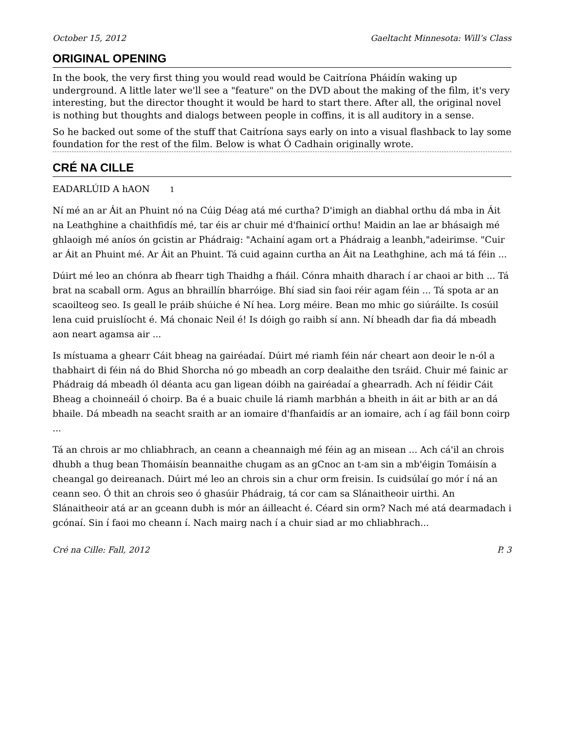October 15, 2012 Gaeltacht Minnesota: Will’s Class
ORIGINAL OPENING
In the book, the very first thing you would read would be Caitríona Pháidín waking up underground. A little later we'll see a "feature" on the DVD about the making of the film, it's very interesting, but the director thought it would be hard to start there. After all, the original novel is nothing but thoughts and dialogs between people in coffins, it is all auditory in a sense.
So he backed out some of the stuff that Caitríona says early on into a visual flashback to lay some foundation for the rest of the film. Below is what Ó Cadhain originally wrote.
CRÉ NA CILLE
EADARLÚID A hAON 1
Ní mé an ar Áit an Phuint nó na Cúig Déag atá mé curtha? D'imigh an diabhal orthu dá mba in Áit na Leathghine a chaithfidís mé, tar éis ar chuir mé d'fhainicí orthu! Maidin an lae ar bhásaigh mé ghlaoigh mé aníos ón gcistin ar Phádraig: "Achainí agam ort a Phádraig a leanbh,"adeirimse. "Cuir ar Áit an Phuint mé. Ar Áit an Phuint. Tá cuid againn curtha an Áit na Leathghine, ach má tá féin ...
Dúirt mé leo an chónra ab fhearr tigh Thaidhg a fháil. Cónra mhaith dharach í ar chaoi ar bith ... Tá brat na scaball orm. Agus an bhraillín bharróige. Bhí siad sin faoi réir agam féin ... Tá spota ar an scaoilteog seo. Is geall le práib shúiche é Ní hea. Lorg méire. Bean mo mhic go siúráilte. Is cosúil lena cuid pruislíocht é. Má chonaic Neil é! Is dóigh go raibh sí ann. Ní bheadh dar fia dá mbeadh aon neart agamsa air ...
Is místuama a ghearr Cáit bheag na gairéadaí. Dúirt mé riamh féin nár cheart aon deoir le n-ól a thabhairt di féin ná do Bhid Shorcha nó go mbeadh an corp dealaithe den tsráid. Chuir mé fainic ar Phádraig dá mbeadh ól déanta acu gan ligean dóibh na gairéadaí a ghearradh. Ach ní féidir Cáit Bheag a choinneáil ó choirp. Ba é a buaic chuile lá riamh marbhán a bheith in áit ar bith ar an dá bhaile. Dá mbeadh na seacht sraith ar an iomaire d'fhanfaidís ar an iomaire, ach í ag fáil bonn coirp ...
Tá an chrois ar mo chliabhrach, an ceann a cheannaigh mé féin ag an misean ... Ach cá'il an chrois dhubh a thug bean Thomáisín beannaithe chugam as an gCnoc an t-am sin a mb'éigin Tomáisín a cheangal go deireanach. Dúirt mé leo an chrois sin a chur orm freisin. Is cuidsúlaí go mór í ná an ceann seo. Ó thit an chrois seo ó ghasúir Phádraig, tá cor cam sa Slánaitheoir uirthi. An Slánaitheoir atá ar an gceann dubh is mór an áilleacht é. Céard sin orm? Nach mé atá dearmadach i gcónaí. Sin í faoi mo cheann í. Nach mairg nach í a chuir siad ar mo chliabhrach...
Cré na Cille: Fall, 2012 P. 3